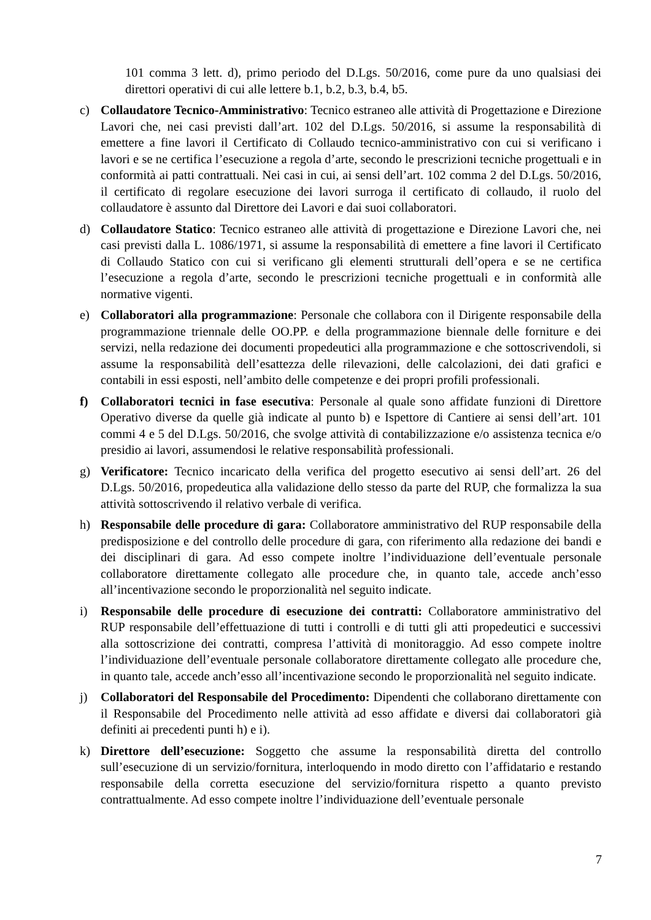101 comma 3 lett. d), primo periodo del D.Lgs. 50/2016, come pure da uno qualsiasi dei direttori operativi di cui alle lettere b.1, b.2, b.3, b.4, b5.
c) Collaudatore Tecnico-Amministrativo: Tecnico estraneo alle attività di Progettazione e Direzione Lavori che, nei casi previsti dall’art. 102 del D.Lgs. 50/2016, si assume la responsabilità di emettere a fine lavori il Certificato di Collaudo tecnico-amministrativo con cui si verificano i lavori e se ne certifica l’esecuzione a regola d’arte, secondo le prescrizioni tecniche progettuali e in conformità ai patti contrattuali. Nei casi in cui, ai sensi dell’art. 102 comma 2 del D.Lgs. 50/2016, il certificato di regolare esecuzione dei lavori surroga il certificato di collaudo, il ruolo del collaudatore è assunto dal Direttore dei Lavori e dai suoi collaboratori.
d) Collaudatore Statico: Tecnico estraneo alle attività di progettazione e Direzione Lavori che, nei casi previsti dalla L. 1086/1971, si assume la responsabilità di emettere a fine lavori il Certificato di Collaudo Statico con cui si verificano gli elementi strutturali dell’opera e se ne certifica l’esecuzione a regola d’arte, secondo le prescrizioni tecniche progettuali e in conformità alle normative vigenti.
e) Collaboratori alla programmazione: Personale che collabora con il Dirigente responsabile della programmazione triennale delle OO.PP. e della programmazione biennale delle forniture e dei servizi, nella redazione dei documenti propedeutici alla programmazione e che sottoscrivendoli, si assume la responsabilità dell’esattezza delle rilevazioni, delle calcolazioni, dei dati grafici e contabili in essi esposti, nell’ambito delle competenze e dei propri profili professionali.
f) Collaboratori tecnici in fase esecutiva: Personale al quale sono affidate funzioni di Direttore Operativo diverse da quelle già indicate al punto b) e Ispettore di Cantiere ai sensi dell’art. 101 commi 4 e 5 del D.Lgs. 50/2016, che svolge attività di contabilizzazione e/o assistenza tecnica e/o presidio ai lavori, assumendosi le relative responsabilità professionali.
g) Verificatore: Tecnico incaricato della verifica del progetto esecutivo ai sensi dell’art. 26 del D.Lgs. 50/2016, propedeutica alla validazione dello stesso da parte del RUP, che formalizza la sua attività sottoscrivendo il relativo verbale di verifica.
h) Responsabile delle procedure di gara: Collaboratore amministrativo del RUP responsabile della predisposizione e del controllo delle procedure di gara, con riferimento alla redazione dei bandi e dei disciplinari di gara. Ad esso compete inoltre l’individuazione dell’eventuale personale collaboratore direttamente collegato alle procedure che, in quanto tale, accede anch’esso all’incentivazione secondo le proporzionalità nel seguito indicate.
i) Responsabile delle procedure di esecuzione dei contratti: Collaboratore amministrativo del RUP responsabile dell’effettuazione di tutti i controlli e di tutti gli atti propedeutici e successivi alla sottoscrizione dei contratti, compresa l’attività di monitoraggio. Ad esso compete inoltre l’individuazione dell’eventuale personale collaboratore direttamente collegato alle procedure che, in quanto tale, accede anch’esso all’incentivazione secondo le proporzionalità nel seguito indicate.
j) Collaboratori del Responsabile del Procedimento: Dipendenti che collaborano direttamente con il Responsabile del Procedimento nelle attività ad esso affidate e diversi dai collaboratori già definiti ai precedenti punti h) e i).
k) Direttore dell’esecuzione: Soggetto che assume la responsabilità diretta del controllo sull’esecuzione di un servizio/fornitura, interloquendo in modo diretto con l’affidatario e restando responsabile della corretta esecuzione del servizio/fornitura rispetto a quanto previsto contrattualmente. Ad esso compete inoltre l’individuazione dell’eventuale personale
7